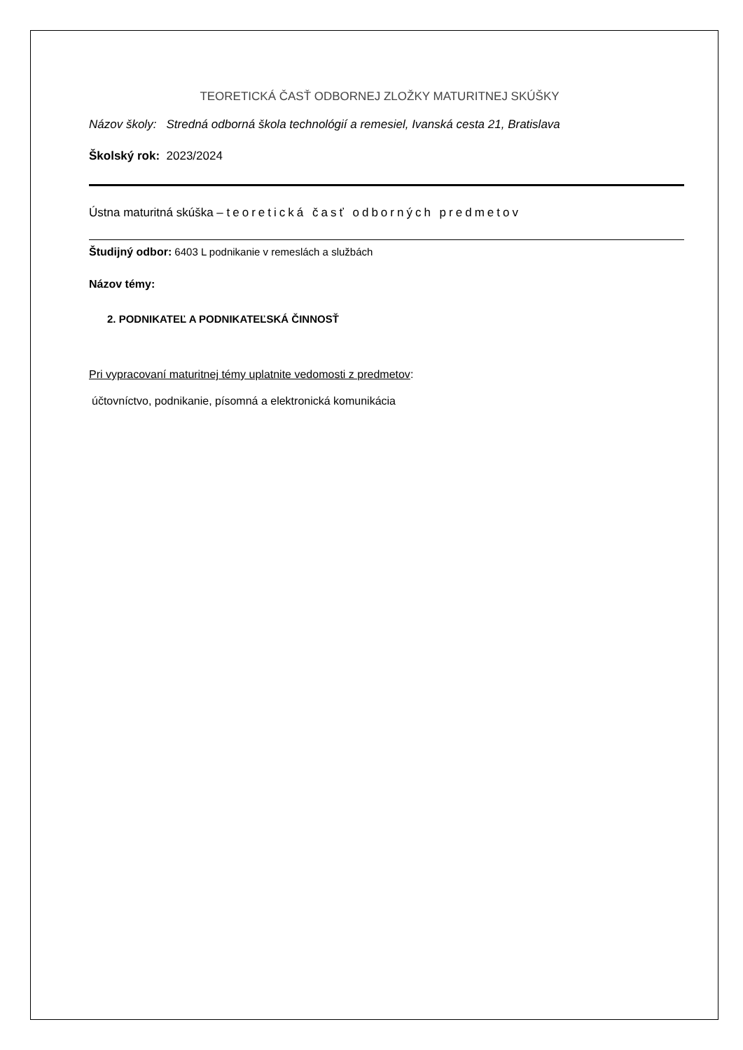TEORETICKÁ ČASŤ ODBORNEJ ZLOŽKY MATURITNEJ SKÚŠKY
Názov školy: Stredná odborná škola technológií a remesiel, Ivanská cesta 21, Bratislava
Školský rok: 2023/2024
Ústna maturitná skúška – teoretická časť odborných predmetov
Študijný odbor: 6403 L podnikanie v remeslách a službách
Názov témy:
2. PODNIKATEĽ A PODNIKATEĽSKÁ ČINNOSŤ
Pri vypracovaní maturitnej témy uplatnite vedomosti z predmetov:
účtovníctvo, podnikanie, písomná a elektronická komunikácia